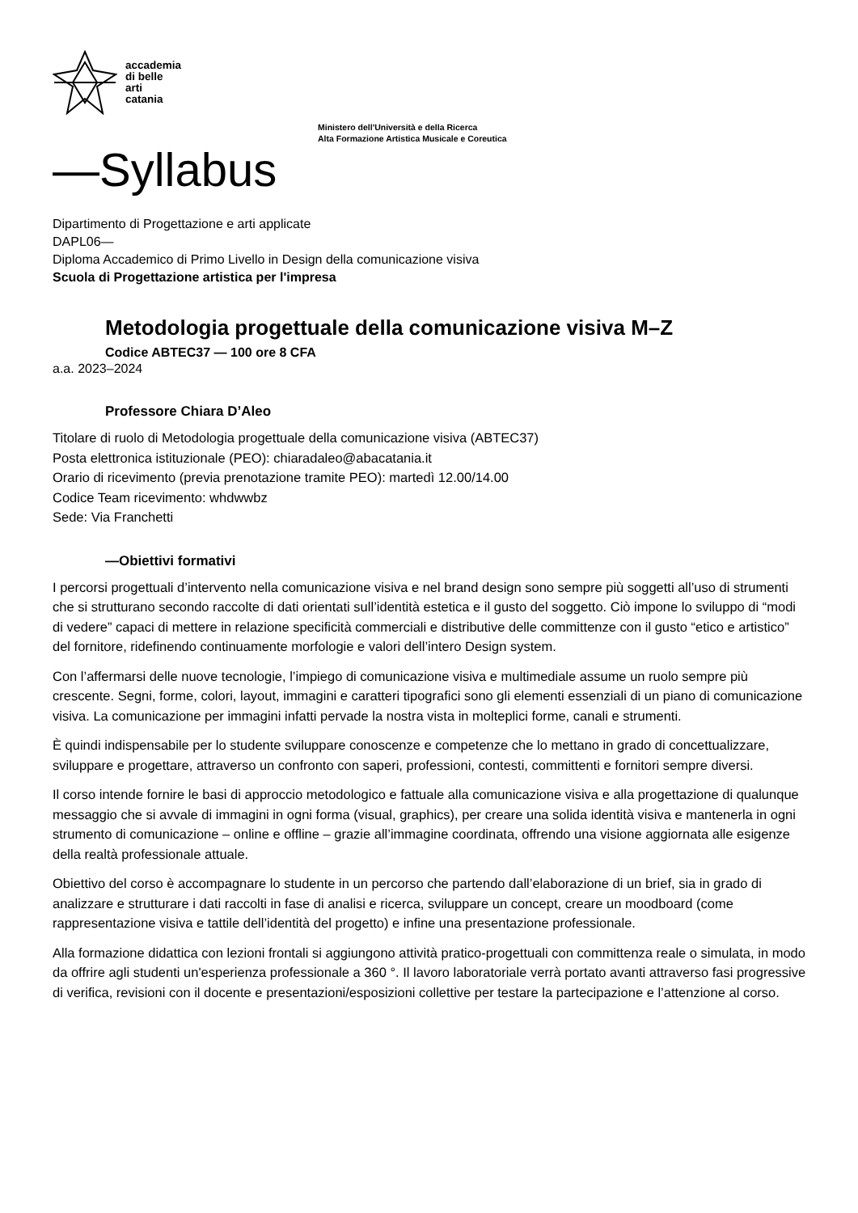accademia
di belle
arti
catania
Ministero dell'Università e della Ricerca
Alta Formazione Artistica Musicale e Coreutica
—Syllabus
Dipartimento di Progettazione e arti applicate
DAPL06—
Diploma Accademico di Primo Livello in Design della comunicazione visiva
Scuola di Progettazione artistica per l'impresa
Metodologia progettuale della comunicazione visiva M–Z
Codice ABTEC37 — 100 ore 8 CFA
a.a. 2023–2024
Professore Chiara D’Aleo
Titolare di ruolo di Metodologia progettuale della comunicazione visiva (ABTEC37)
Posta elettronica istituzionale (PEO): chiaradaleo@abacatania.it
Orario di ricevimento (previa prenotazione tramite PEO): martedì 12.00/14.00
Codice Team ricevimento: whdwwbz
Sede: Via Franchetti
—Obiettivi formativi
I percorsi progettuali d’intervento nella comunicazione visiva e nel brand design sono sempre più soggetti all’uso di strumenti che si strutturano secondo raccolte di dati orientati sull’identità estetica e il gusto del soggetto. Ciò impone lo sviluppo di “modi di vedere” capaci di mettere in relazione specificità commerciali e distributive delle committenze con il gusto “etico e artistico” del fornitore, ridefinendo continuamente morfologie e valori dell’intero Design system.
Con l’affermarsi delle nuove tecnologie, l’impiego di comunicazione visiva e multimediale assume un ruolo sempre più crescente. Segni, forme, colori, layout, immagini e caratteri tipografici sono gli elementi essenziali di un piano di comunicazione visiva. La comunicazione per immagini infatti pervade la nostra vista in molteplici forme, canali e strumenti.
È quindi indispensabile per lo studente sviluppare conoscenze e competenze che lo mettano in grado di concettualizzare, sviluppare e progettare, attraverso un confronto con saperi, professioni, contesti, committenti e fornitori sempre diversi.
Il corso intende fornire le basi di approccio metodologico e fattuale alla comunicazione visiva e alla progettazione di qualunque messaggio che si avvale di immagini in ogni forma (visual, graphics), per creare una solida identità visiva e mantenerla in ogni strumento di comunicazione – online e offline – grazie all’immagine coordinata, offrendo una visione aggiornata alle esigenze della realtà professionale attuale.
Obiettivo del corso è accompagnare lo studente in un percorso che partendo dall’elaborazione di un brief, sia in grado di analizzare e strutturare i dati raccolti in fase di analisi e ricerca, sviluppare un concept, creare un moodboard (come rappresentazione visiva e tattile dell’identità del progetto) e infine una presentazione professionale.
Alla formazione didattica con lezioni frontali si aggiungono attività pratico-progettuali con committenza reale o simulata, in modo da offrire agli studenti un'esperienza professionale a 360 °. Il lavoro laboratoriale verrà portato avanti attraverso fasi progressive di verifica, revisioni con il docente e presentazioni/esposizioni collettive per testare la partecipazione e l’attenzione al corso.